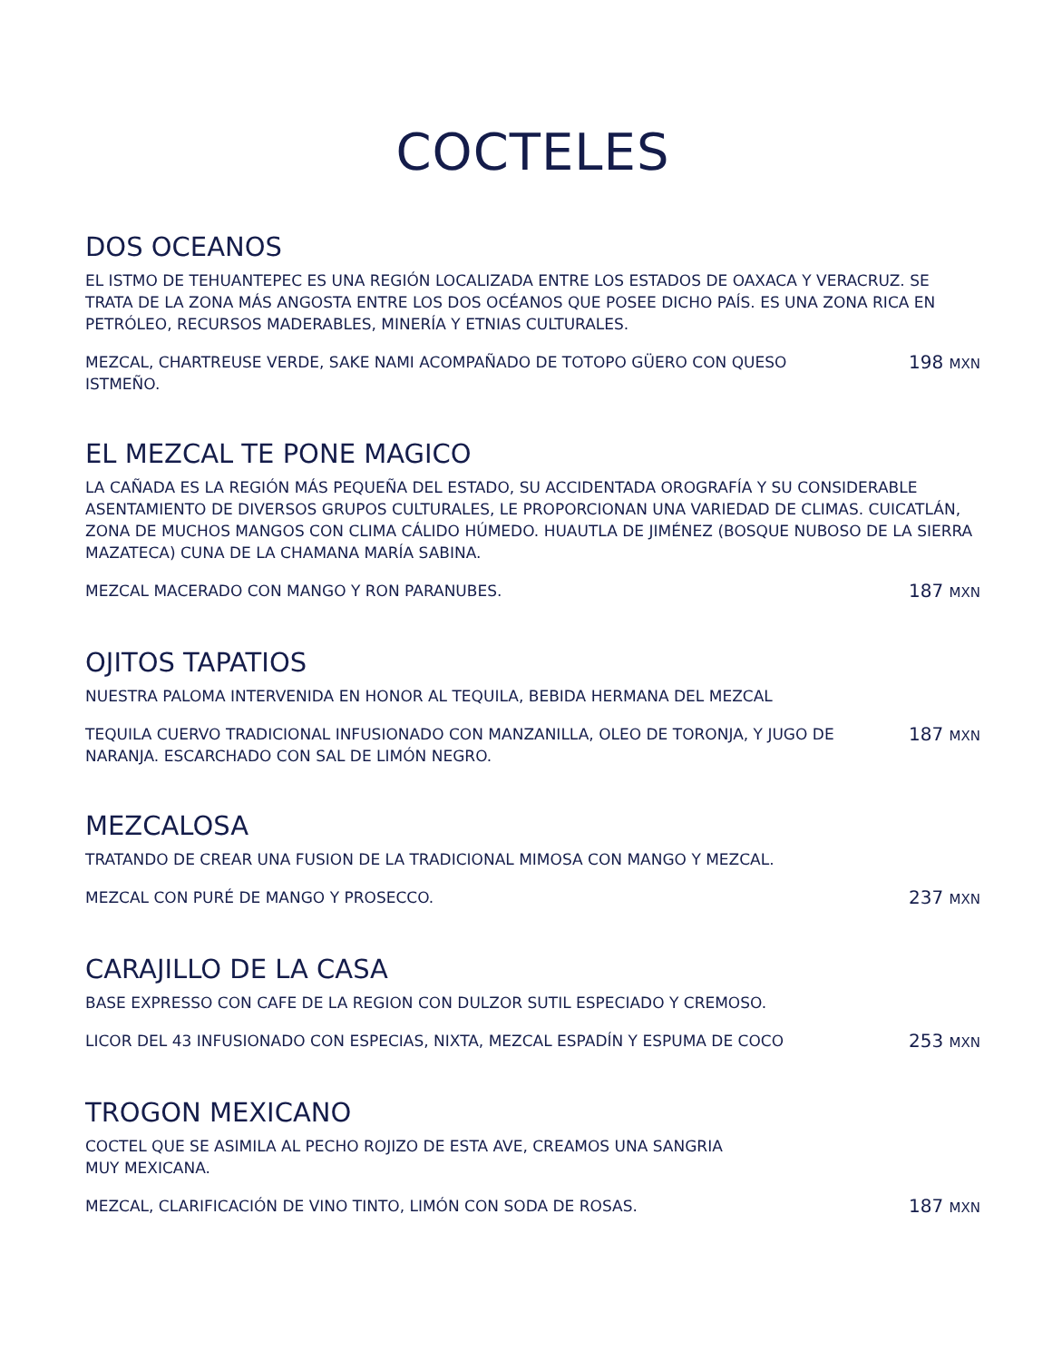COCTELES
DOS OCEANOS
EL ISTMO DE TEHUANTEPEC ES UNA REGIÓN LOCALIZADA ENTRE LOS ESTADOS DE OAXACA Y VERACRUZ. SE TRATA DE LA ZONA MÁS ANGOSTA ENTRE LOS DOS OCÉANOS QUE POSEE DICHO PAÍS. ES UNA ZONA RICA EN PETRÓLEO, RECURSOS MADERABLES, MINERÍA Y ETNIAS CULTURALES.
MEZCAL, CHARTREUSE VERDE, SAKE NAMI ACOMPAÑADO DE TOTOPO GÜERO CON QUESO ISTMEÑO. 198 MXN
EL MEZCAL TE PONE MAGICO
LA CAÑADA ES LA REGIÓN MÁS PEQUEÑA DEL ESTADO, SU ACCIDENTADA OROGRAFÍA Y SU CONSIDERABLE ASENTAMIENTO DE DIVERSOS GRUPOS CULTURALES, LE PROPORCIONAN UNA VARIEDAD DE CLIMAS. CUICATLÁN, ZONA DE MUCHOS MANGOS CON CLIMA CÁLIDO HÚMEDO. HUAUTLA DE JIMÉNEZ (BOSQUE NUBOSO DE LA SIERRA MAZATECA) CUNA DE LA CHAMANA MARÍA SABINA.
MEZCAL MACERADO CON MANGO Y RON PARANUBES. 187 MXN
OJITOS TAPATIOS
NUESTRA PALOMA INTERVENIDA EN HONOR AL TEQUILA, BEBIDA HERMANA DEL MEZCAL
TEQUILA CUERVO TRADICIONAL INFUSIONADO CON MANZANILLA, OLEO DE TORONJA, Y JUGO DE NARANJA. ESCARCHADO CON SAL DE LIMÓN NEGRO. 187 MXN
MEZCALOSA
TRATANDO DE CREAR UNA FUSION DE LA TRADICIONAL MIMOSA CON MANGO Y MEZCAL.
MEZCAL CON PURÉ DE MANGO Y PROSECCO. 237 MXN
CARAJILLO DE LA CASA
BASE EXPRESSO CON CAFE DE LA REGION CON DULZOR SUTIL ESPECIADO Y CREMOSO.
LICOR DEL 43 INFUSIONADO CON ESPECIAS, NIXTA, MEZCAL ESPADÍN Y ESPUMA DE COCO 253 MXN
TROGON MEXICANO
COCTEL QUE SE ASIMILA AL PECHO ROJIZO DE ESTA AVE, CREAMOS UNA SANGRIA
MUY MEXICANA.
MEZCAL, CLARIFICACIÓN DE VINO TINTO, LIMÓN CON SODA DE ROSAS. 187 MXN